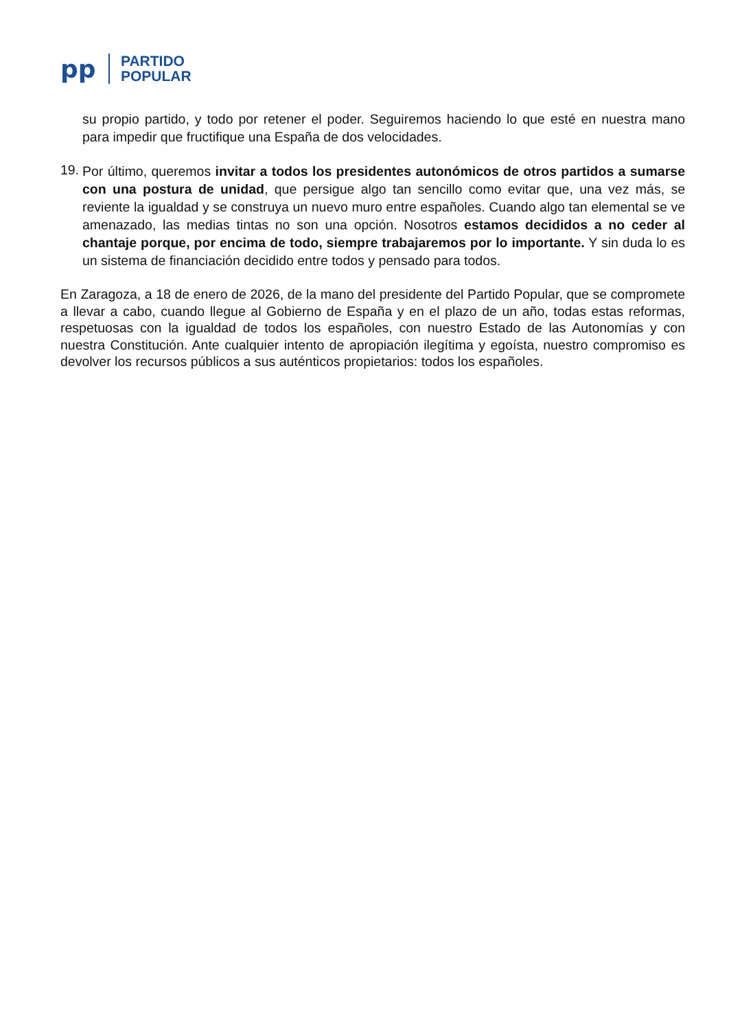pp
PARTIDO
POPULAR
su propio partido, y todo por retener el poder. Seguiremos haciendo lo que esté en nuestra mano para impedir que fructifique una España de dos velocidades.
19.
Por último, queremos invitar a todos los presidentes autonómicos de otros partidos a sumarse con una postura de unidad, que persigue algo tan sencillo como evitar que, una vez más, se reviente la igualdad y se construya un nuevo muro entre españoles. Cuando algo tan elemental se ve amenazado, las medias tintas no son una opción. Nosotros estamos decididos a no ceder al chantaje porque, por encima de todo, siempre trabajaremos por lo importante. Y sin duda lo es un sistema de financiación decidido entre todos y pensado para todos.
En Zaragoza, a 18 de enero de 2026, de la mano del presidente del Partido Popular, que se compromete a llevar a cabo, cuando llegue al Gobierno de España y en el plazo de un año, todas estas reformas, respetuosas con la igualdad de todos los españoles, con nuestro Estado de las Autonomías y con nuestra Constitución. Ante cualquier intento de apropiación ilegítima y egoísta, nuestro compromiso es devolver los recursos públicos a sus auténticos propietarios: todos los españoles.